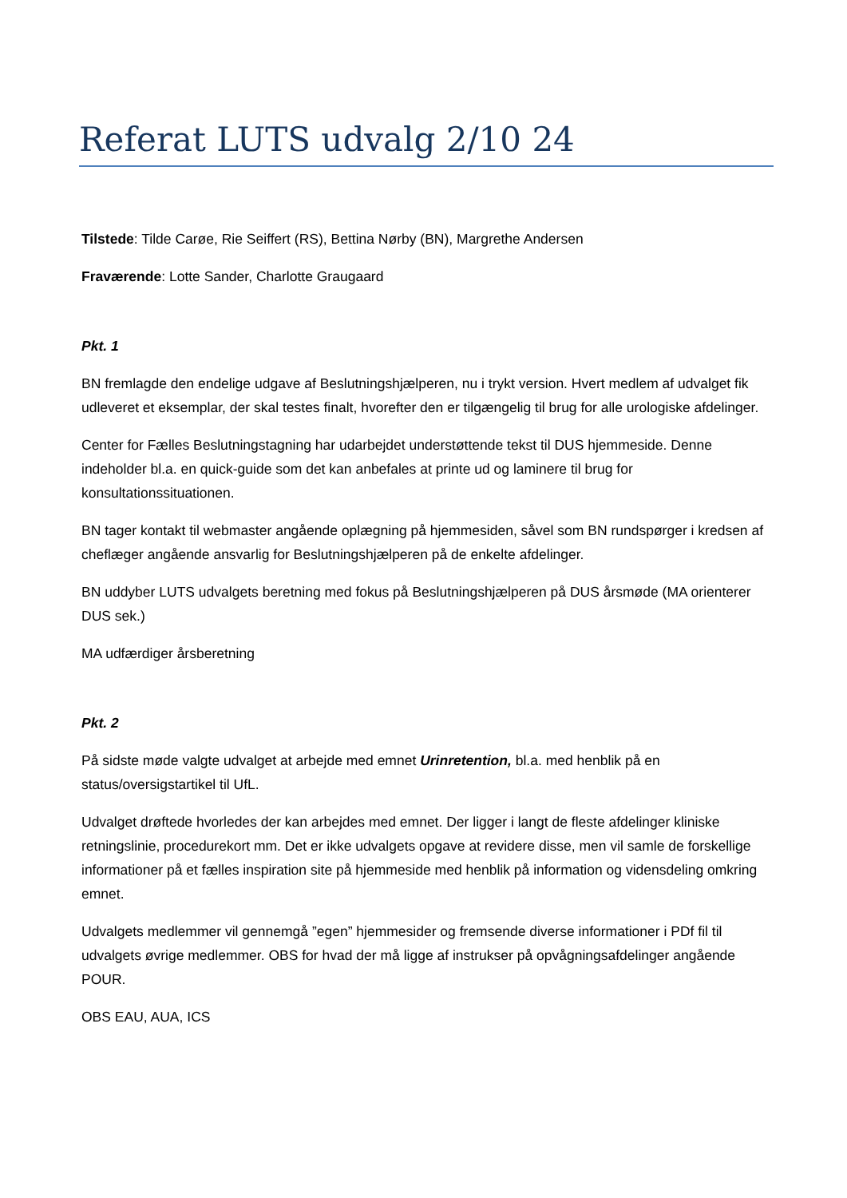Referat LUTS udvalg 2/10 24
Tilstede: Tilde Carøe, Rie Seiffert (RS), Bettina Nørby (BN), Margrethe Andersen
Fraværende: Lotte Sander, Charlotte Graugaard
Pkt. 1
BN fremlagde den endelige udgave af Beslutningshjælperen, nu i trykt version. Hvert medlem af udvalget fik udleveret et eksemplar, der skal testes finalt, hvorefter den er tilgængelig til brug for alle urologiske afdelinger.
Center for Fælles Beslutningstagning har udarbejdet understøttende tekst til DUS hjemmeside. Denne indeholder bl.a. en quick-guide som det kan anbefales at printe ud og laminere til brug for konsultationssituationen.
BN tager kontakt til webmaster angående oplægning på hjemmesiden, såvel som BN rundspørger i kredsen af cheflæger angående ansvarlig for Beslutningshjælperen på de enkelte afdelinger.
BN uddyber LUTS udvalgets beretning med fokus på Beslutningshjælperen på DUS årsmøde (MA orienterer DUS sek.)
MA udfærdiger årsberetning
Pkt. 2
På sidste møde valgte udvalget at arbejde med emnet Urinretention, bl.a. med henblik på en status/oversigstartikel til UfL.
Udvalget drøftede hvorledes der kan arbejdes med emnet. Der ligger i langt de fleste afdelinger kliniske retningslinie, procedurekort mm. Det er ikke udvalgets opgave at revidere disse, men vil samle de forskellige informationer på et fælles inspiration site på hjemmeside med henblik på information og vidensdeling omkring emnet.
Udvalgets medlemmer vil gennemgå ”egen” hjemmesider og fremsende diverse informationer i PDf fil til udvalgets øvrige medlemmer. OBS for hvad der må ligge af instrukser på opvågningsafdelinger angående POUR.
OBS EAU, AUA, ICS